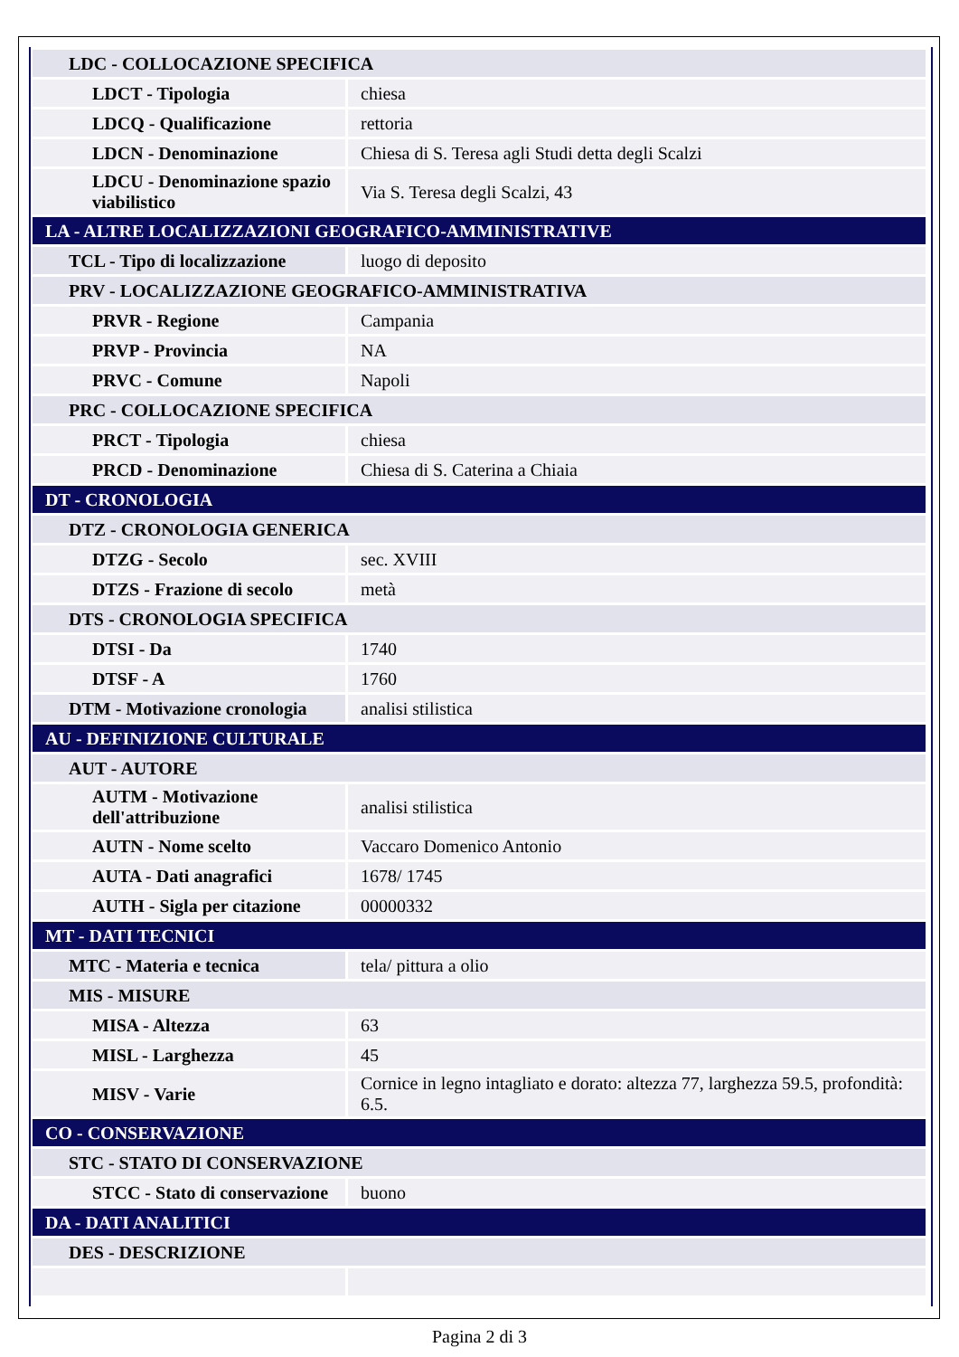| LDC - COLLOCAZIONE SPECIFICA | |
| LDCT - Tipologia | chiesa |
| LDCQ - Qualificazione | rettoria |
| LDCN - Denominazione | Chiesa di S. Teresa agli Studi detta degli Scalzi |
| LDCU - Denominazione spazio viabilistico | Via S. Teresa degli Scalzi, 43 |
| LA - ALTRE LOCALIZZAZIONI GEOGRAFICO-AMMINISTRATIVE | |
| TCL - Tipo di localizzazione | luogo di deposito |
| PRV - LOCALIZZAZIONE GEOGRAFICO-AMMINISTRATIVA | |
| PRVR - Regione | Campania |
| PRVP - Provincia | NA |
| PRVC - Comune | Napoli |
| PRC - COLLOCAZIONE SPECIFICA | |
| PRCT - Tipologia | chiesa |
| PRCD - Denominazione | Chiesa di S. Caterina a Chiaia |
| DT - CRONOLOGIA | |
| DTZ - CRONOLOGIA GENERICA | |
| DTZG - Secolo | sec. XVIII |
| DTZS - Frazione di secolo | metà |
| DTS - CRONOLOGIA SPECIFICA | |
| DTSI - Da | 1740 |
| DTSF - A | 1760 |
| DTM - Motivazione cronologia | analisi stilistica |
| AU - DEFINIZIONE CULTURALE | |
| AUT - AUTORE | |
| AUTM - Motivazione dell'attribuzione | analisi stilistica |
| AUTN - Nome scelto | Vaccaro Domenico Antonio |
| AUTA - Dati anagrafici | 1678/ 1745 |
| AUTH - Sigla per citazione | 00000332 |
| MT - DATI TECNICI | |
| MTC - Materia e tecnica | tela/ pittura a olio |
| MIS - MISURE | |
| MISA - Altezza | 63 |
| MISL - Larghezza | 45 |
| MISV - Varie | Cornice in legno intagliato e dorato: altezza 77, larghezza 59.5, profondità: 6.5. |
| CO - CONSERVAZIONE | |
| STC - STATO DI CONSERVAZIONE | |
| STCC - Stato di conservazione | buono |
| DA - DATI ANALITICI | |
| DES - DESCRIZIONE | |
Pagina 2 di 3